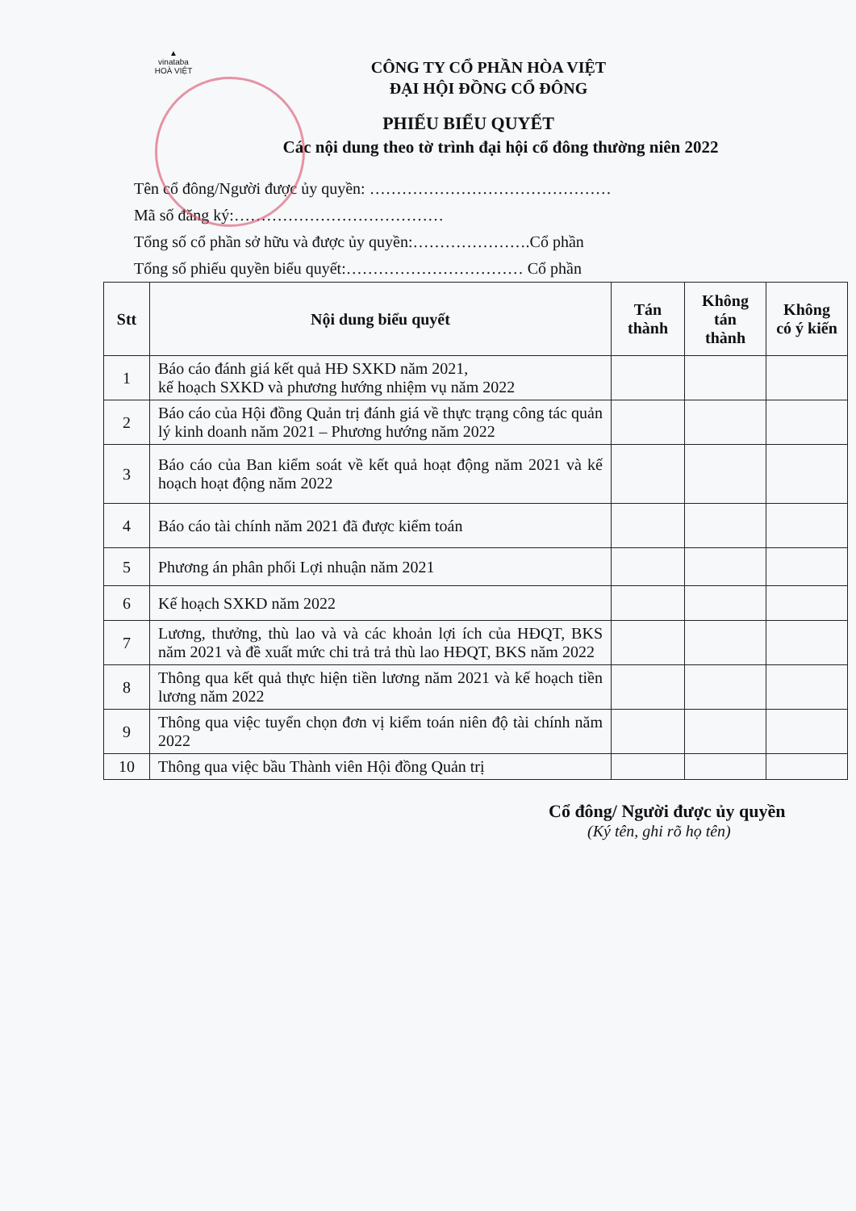▲
vinataba
HOÀ VIỆT
CÔNG TY CỔ PHẦN HÒA VIỆT
ĐẠI HỘI ĐỒNG CỔ ĐÔNG
PHIẾU BIỂU QUYẾT
Các nội dung theo tờ trình đại hội cổ đông thường niên 2022
Tên cổ đông/Người được ủy quyền: ………………………………………
Mã số đăng ký:…………………………………
Tổng số cổ phần sở hữu và được ủy quyền:………………….Cổ phần
Tổng số phiếu quyền biểu quyết:…………………………… Cổ phần
| Stt | Nội dung biểu quyết | Tán thành | Không tán thành | Không có ý kiến |
| --- | --- | --- | --- | --- |
| 1 | Báo cáo đánh giá kết quả HĐ SXKD năm 2021, kế hoạch SXKD và phương hướng nhiệm vụ năm 2022 | | | |
| 2 | Báo cáo của Hội đồng Quản trị đánh giá về thực trạng công tác quản lý kinh doanh năm 2021 – Phương hướng năm 2022 | | | |
| 3 | Báo cáo của Ban kiểm soát về kết quả hoạt động năm 2021 và kế hoạch hoạt động năm 2022 | | | |
| 4 | Báo cáo tài chính năm 2021 đã được kiểm toán | | | |
| 5 | Phương án phân phối Lợi nhuận năm 2021 | | | |
| 6 | Kế hoạch SXKD năm 2022 | | | |
| 7 | Lương, thưởng, thù lao và và các khoản lợi ích của HĐQT, BKS năm 2021 và đề xuất mức chi trả trả thù lao HĐQT, BKS năm 2022 | | | |
| 8 | Thông qua kết quả thực hiện tiền lương năm 2021 và kế hoạch tiền lương năm 2022 | | | |
| 9 | Thông qua việc tuyển chọn đơn vị kiểm toán niên độ tài chính năm 2022 | | | |
| 10 | Thông qua việc bầu Thành viên Hội đồng Quản trị | | | |
Cổ đông/ Người được ủy quyền
(Ký tên, ghi rõ họ tên)